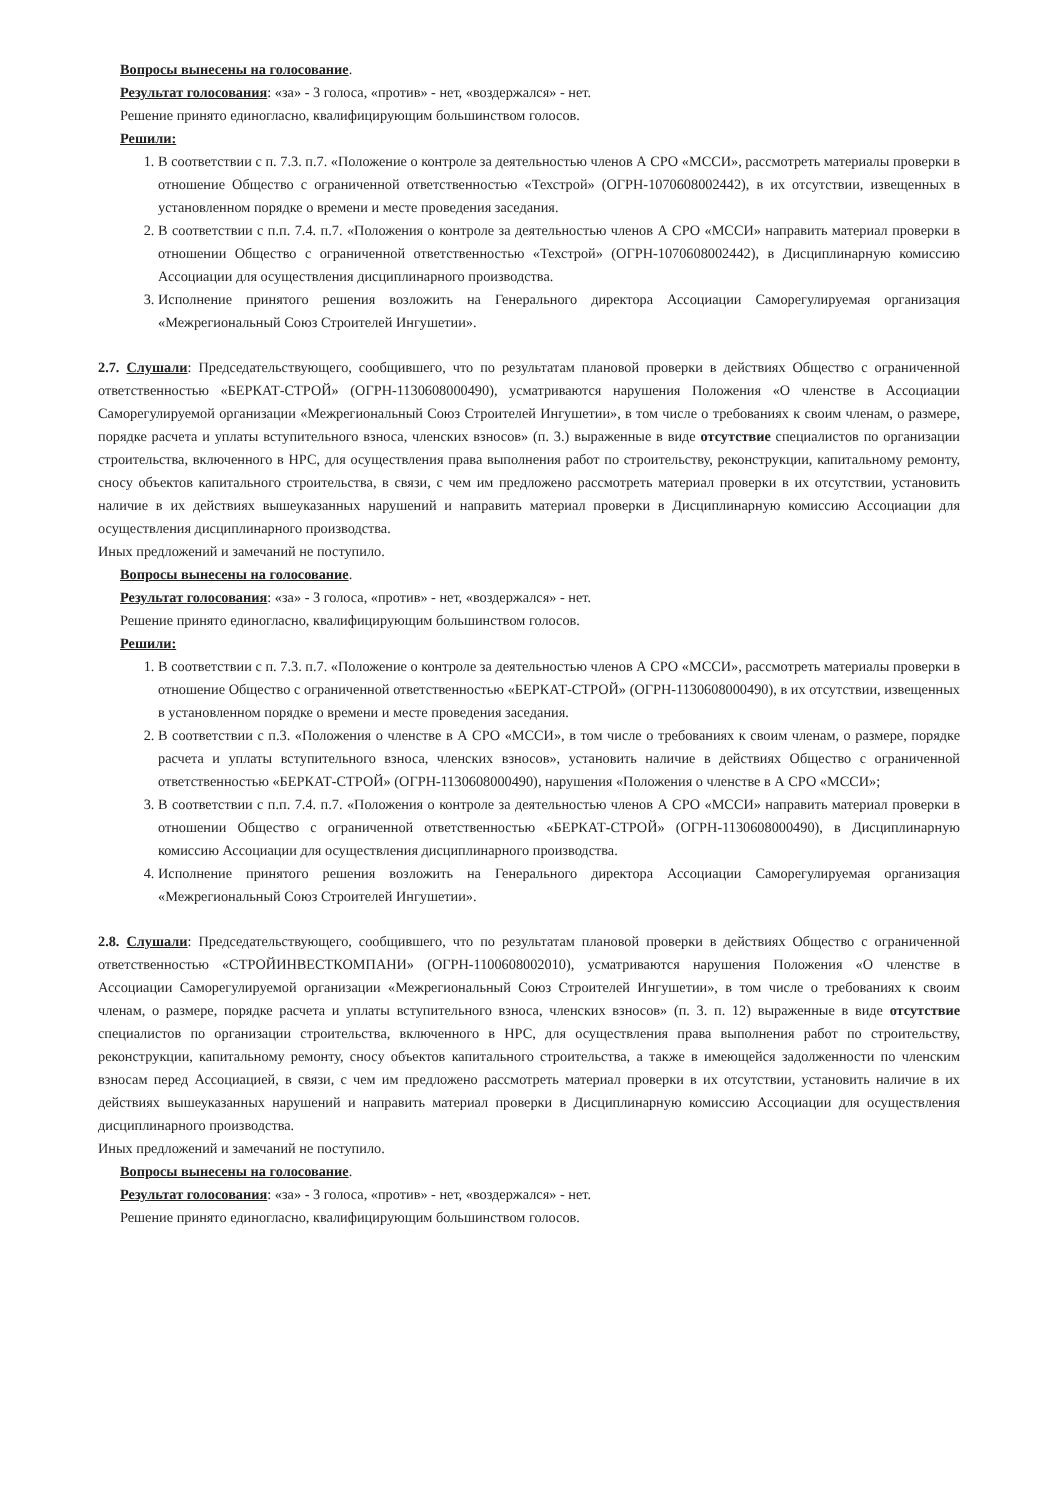Вопросы вынесены на голосование.
Результат голосования: «за» - 3 голоса, «против» - нет, «воздержался» - нет.
Решение принято единогласно, квалифицирующим большинством голосов.
Решили:
1. В соответствии с п. 7.3. п.7. «Положение о контроле за деятельностью членов А СРО «МССИ», рассмотреть материалы проверки в отношение Общество с ограниченной ответственностью «Техстрой» (ОГРН-1070608002442), в их отсутствии, извещенных в установленном порядке о времени и месте проведения заседания.
2. В соответствии с п.п. 7.4. п.7. «Положения о контроле за деятельностью членов А СРО «МССИ» направить материал проверки в отношении Общество с ограниченной ответственностью «Техстрой» (ОГРН-1070608002442), в Дисциплинарную комиссию Ассоциации для осуществления дисциплинарного производства.
3. Исполнение принятого решения возложить на Генерального директора Ассоциации Саморегулируемая организация «Межрегиональный Союз Строителей Ингушетии».
2.7. Слушали: Председательствующего, сообщившего, что по результатам плановой проверки в действиях Общество с ограниченной ответственностью «БЕРКАТ-СТРОЙ» (ОГРН-1130608000490), усматриваются нарушения Положения «О членстве в Ассоциации Саморегулируемой организации «Межрегиональный Союз Строителей Ингушетии», в том числе о требованиях к своим членам, о размере, порядке расчета и уплаты вступительного взноса, членских взносов» (п. 3.) выраженные в виде отсутствие специалистов по организации строительства, включенного в НРС, для осуществления права выполнения работ по строительству, реконструкции, капитальному ремонту, сносу объектов капитального строительства, в связи, с чем им предложено рассмотреть материал проверки в их отсутствии, установить наличие в их действиях вышеуказанных нарушений и направить материал проверки в Дисциплинарную комиссию Ассоциации для осуществления дисциплинарного производства.
Иных предложений и замечаний не поступило.
Вопросы вынесены на голосование.
Результат голосования: «за» - 3 голоса, «против» - нет, «воздержался» - нет.
Решение принято единогласно, квалифицирующим большинством голосов.
Решили:
1. В соответствии с п. 7.3. п.7. «Положение о контроле за деятельностью членов А СРО «МССИ», рассмотреть материалы проверки в отношение Общество с ограниченной ответственностью «БЕРКАТ-СТРОЙ» (ОГРН-1130608000490), в их отсутствии, извещенных в установленном порядке о времени и месте проведения заседания.
2. В соответствии с п.3. «Положения о членстве в А СРО «МССИ», в том числе о требованиях к своим членам, о размере, порядке расчета и уплаты вступительного взноса, членских взносов», установить наличие в действиях Общество с ограниченной ответственностью «БЕРКАТ-СТРОЙ» (ОГРН-1130608000490), нарушения «Положения о членстве в А СРО «МССИ»;
3. В соответствии с п.п. 7.4. п.7. «Положения о контроле за деятельностью членов А СРО «МССИ» направить материал проверки в отношении Общество с ограниченной ответственностью «БЕРКАТ-СТРОЙ» (ОГРН-1130608000490), в Дисциплинарную комиссию Ассоциации для осуществления дисциплинарного производства.
4. Исполнение принятого решения возложить на Генерального директора Ассоциации Саморегулируемая организация «Межрегиональный Союз Строителей Ингушетии».
2.8. Слушали: Председательствующего, сообщившего, что по результатам плановой проверки в действиях Общество с ограниченной ответственностью «СТРОЙИНВЕСТКОМПАНИ» (ОГРН-1100608002010), усматриваются нарушения Положения «О членстве в Ассоциации Саморегулируемой организации «Межрегиональный Союз Строителей Ингушетии», в том числе о требованиях к своим членам, о размере, порядке расчета и уплаты вступительного взноса, членских взносов» (п. 3. п. 12) выраженные в виде отсутствие специалистов по организации строительства, включенного в НРС, для осуществления права выполнения работ по строительству, реконструкции, капитальному ремонту, сносу объектов капитального строительства, а также в имеющейся задолженности по членским взносам перед Ассоциацией, в связи, с чем им предложено рассмотреть материал проверки в их отсутствии, установить наличие в их действиях вышеуказанных нарушений и направить материал проверки в Дисциплинарную комиссию Ассоциации для осуществления дисциплинарного производства.
Иных предложений и замечаний не поступило.
Вопросы вынесены на голосование.
Результат голосования: «за» - 3 голоса, «против» - нет, «воздержался» - нет.
Решение принято единогласно, квалифицирующим большинством голосов.